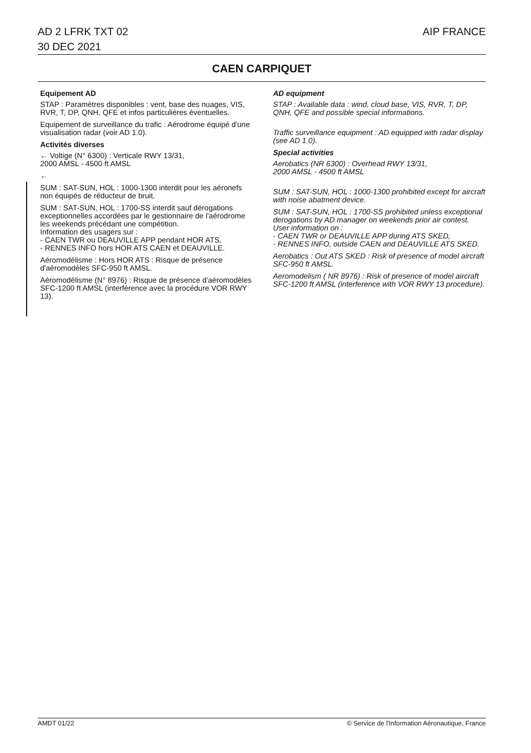AD 2 LFRK TXT 02
30 DEC 2021
AIP FRANCE
CAEN CARPIQUET
Equipement AD
STAP : Paramètres disponibles : vent, base des nuages, VIS, RVR, T, DP, QNH, QFE et infos particulières éventuelles.
Equipement de surveillance du trafic : Aérodrome équipé d'une visualisation radar (voir AD 1.0).
Activités diverses
← Voltige (N° 6300) : Verticale RWY 13/31,
2000 AMSL - 4500 ft AMSL
←
SUM : SAT-SUN, HOL : 1000-1300 interdit pour les aéronefs non équipés de réducteur de bruit.
SUM : SAT-SUN, HOL : 1700-SS interdit sauf dérogations exceptionnelles accordées par le gestionnaire de l'aérodrome les weekends précédant une compétition.
Information des usagers sur :
- CAEN TWR ou DEAUVILLE APP pendant HOR ATS,
- RENNES INFO hors HOR ATS CAEN et DEAUVILLE.
Aéromodélisme : Hors HOR ATS : Risque de présence d'aéromodèles SFC-950 ft AMSL.
Aéromodélisme (N° 8976) : Risque de présence d'aéromodèles SFC-1200 ft AMSL (interférence avec la procédure VOR RWY 13).
AD equipment
STAP : Available data : wind, cloud base, VIS, RVR, T, DP, QNH, QFE and possible special informations.
Traffic surveillance equipment : AD equipped with radar display (see AD 1.0).
Special activities
Aerobatics (NR 6300) : Overhead RWY 13/31,
2000 AMSL - 4500 ft AMSL
SUM : SAT-SUN, HOL : 1000-1300 prohibited except for aircraft with noise abatment device.
SUM : SAT-SUN, HOL : 1700-SS prohibited unless exceptional derogations by AD manager on weekends prior air contest.
User information on :
- CAEN TWR or DEAUVILLE APP during ATS SKED,
- RENNES INFO, outside CAEN and DEAUVILLE ATS SKED.
Aerobatics : Out ATS SKED : Risk of presence of model aircraft SFC-950 ft AMSL.
Aeromodelism ( NR 8976) : Risk of presence of model aircraft SFC-1200 ft AMSL (interference with VOR RWY 13 procedure).
AMDT 01/22 © Service de l'Information Aéronautique, France